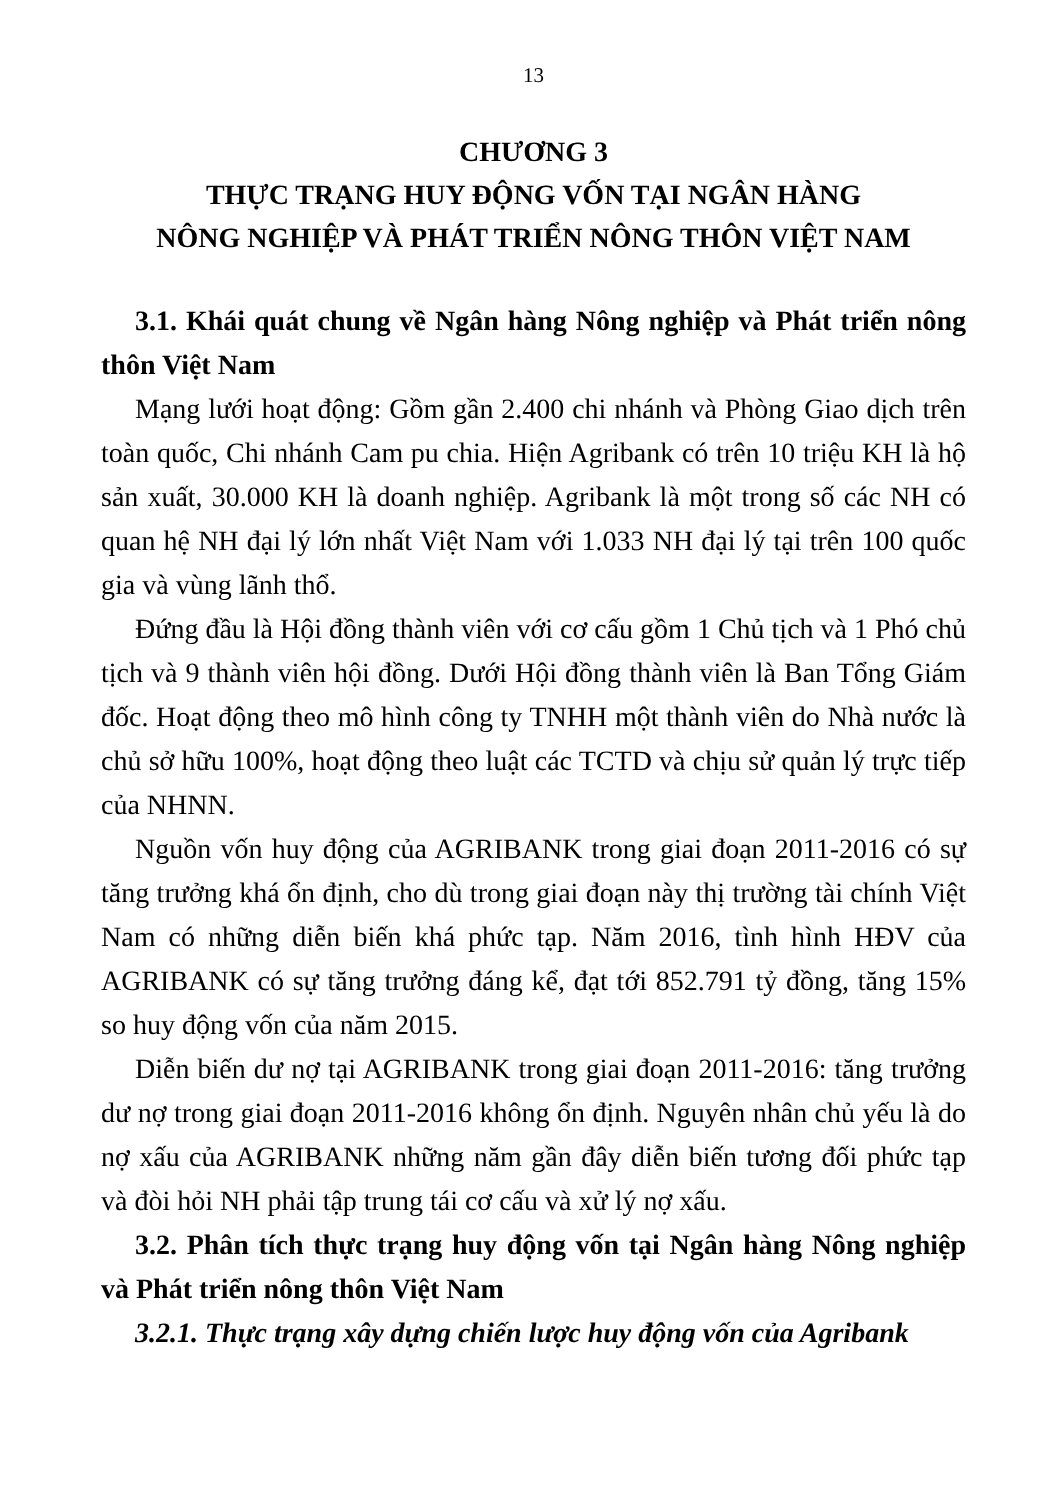13
CHƯƠNG 3
THỰC TRẠNG HUY ĐỘNG VỐN TẠI NGÂN HÀNG
NÔNG NGHIỆP VÀ PHÁT TRIỂN NÔNG THÔN VIỆT NAM
3.1. Khái quát chung về Ngân hàng Nông nghiệp và Phát triển nông thôn Việt Nam
Mạng lưới hoạt động: Gồm gần 2.400 chi nhánh và Phòng Giao dịch trên toàn quốc, Chi nhánh Cam pu chia. Hiện Agribank có trên 10 triệu KH là hộ sản xuất, 30.000 KH là doanh nghiệp. Agribank là một trong số các NH có quan hệ NH đại lý lớn nhất Việt Nam với 1.033 NH đại lý tại trên 100 quốc gia và vùng lãnh thổ.
Đứng đầu là Hội đồng thành viên với cơ cấu gồm 1 Chủ tịch và 1 Phó chủ tịch và 9 thành viên hội đồng. Dưới Hội đồng thành viên là Ban Tổng Giám đốc. Hoạt động theo mô hình công ty TNHH một thành viên do Nhà nước là chủ sở hữu 100%, hoạt động theo luật các TCTD và chịu sử quản lý trực tiếp của NHNN.
Nguồn vốn huy động của AGRIBANK trong giai đoạn 2011-2016 có sự tăng trưởng khá ổn định, cho dù trong giai đoạn này thị trường tài chính Việt Nam có những diễn biến khá phức tạp. Năm 2016, tình hình HĐV của AGRIBANK có sự tăng trưởng đáng kể, đạt tới 852.791 tỷ đồng, tăng 15% so huy động vốn của năm 2015.
Diễn biến dư nợ tại AGRIBANK trong giai đoạn 2011-2016: tăng trưởng dư nợ trong giai đoạn 2011-2016 không ổn định. Nguyên nhân chủ yếu là do nợ xấu của AGRIBANK những năm gần đây diễn biến tương đối phức tạp và đòi hỏi NH phải tập trung tái cơ cấu và xử lý nợ xấu.
3.2. Phân tích thực trạng huy động vốn tại Ngân hàng Nông nghiệp và Phát triển nông thôn Việt Nam
3.2.1. Thực trạng xây dựng chiến lược huy động vốn của Agribank